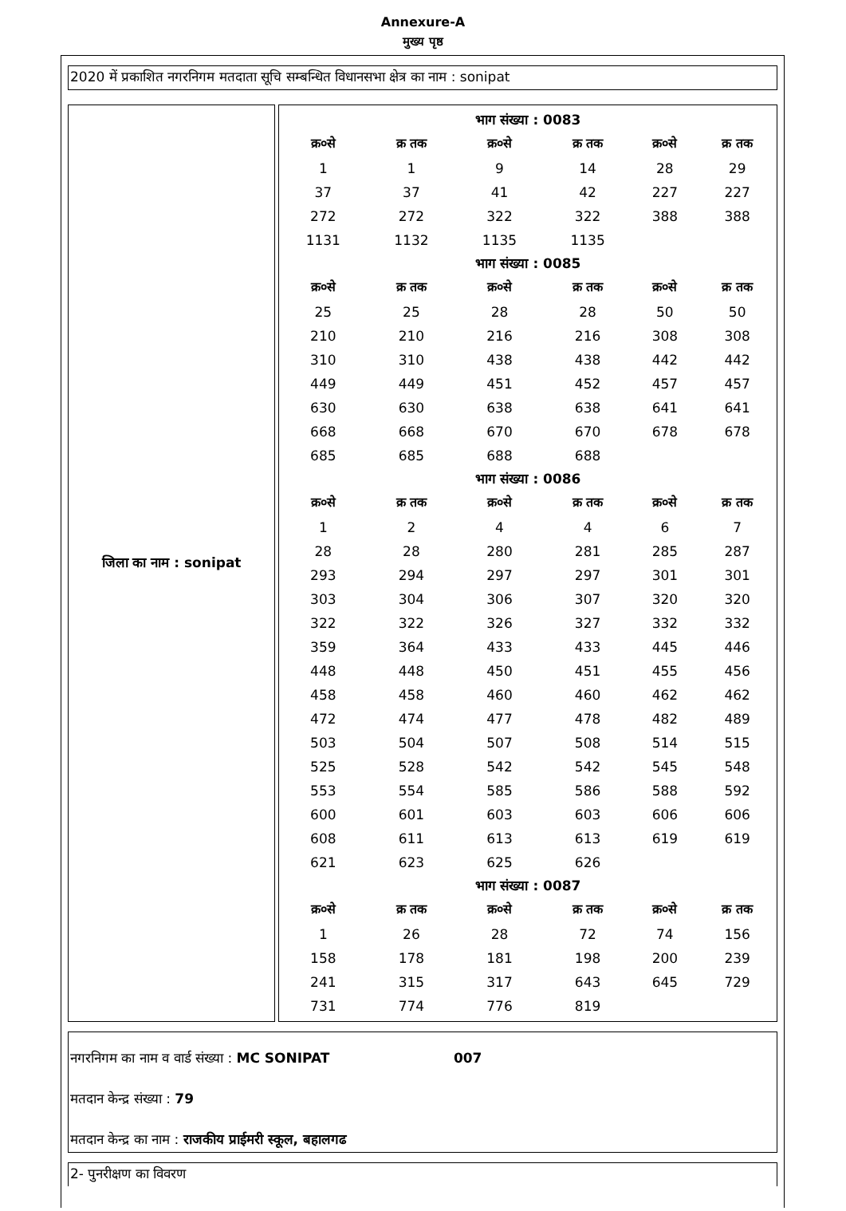Annexure-A
मुख्य पृष्ठ
2020 में प्रकाशित नगरनिगम मतदाता सूचि सम्बन्धित विधानसभा क्षेत्र का नाम : sonipat
जिला का नाम : sonipat
| भाग संख्या : 0083 | | | | | |
| क्र०से | क्र तक | क्र०से | क्र तक | क्र०से | क्र तक |
| 1 | 1 | 9 | 14 | 28 | 29 |
| 37 | 37 | 41 | 42 | 227 | 227 |
| 272 | 272 | 322 | 322 | 388 | 388 |
| 1131 | 1132 | 1135 | 1135 | | |
| भाग संख्या : 0085 | | | | | |
| क्र०से | क्र तक | क्र०से | क्र तक | क्र०से | क्र तक |
| 25 | 25 | 28 | 28 | 50 | 50 |
| 210 | 210 | 216 | 216 | 308 | 308 |
| 310 | 310 | 438 | 438 | 442 | 442 |
| 449 | 449 | 451 | 452 | 457 | 457 |
| 630 | 630 | 638 | 638 | 641 | 641 |
| 668 | 668 | 670 | 670 | 678 | 678 |
| 685 | 685 | 688 | 688 | | |
| भाग संख्या : 0086 | | | | | |
| क्र०से | क्र तक | क्र०से | क्र तक | क्र०से | क्र तक |
| 1 | 2 | 4 | 4 | 6 | 7 |
| 28 | 28 | 280 | 281 | 285 | 287 |
| 293 | 294 | 297 | 297 | 301 | 301 |
| 303 | 304 | 306 | 307 | 320 | 320 |
| 322 | 322 | 326 | 327 | 332 | 332 |
| 359 | 364 | 433 | 433 | 445 | 446 |
| 448 | 448 | 450 | 451 | 455 | 456 |
| 458 | 458 | 460 | 460 | 462 | 462 |
| 472 | 474 | 477 | 478 | 482 | 489 |
| 503 | 504 | 507 | 508 | 514 | 515 |
| 525 | 528 | 542 | 542 | 545 | 548 |
| 553 | 554 | 585 | 586 | 588 | 592 |
| 600 | 601 | 603 | 603 | 606 | 606 |
| 608 | 611 | 613 | 613 | 619 | 619 |
| 621 | 623 | 625 | 626 | | |
| भाग संख्या : 0087 | | | | | |
| क्र०से | क्र तक | क्र०से | क्र तक | क्र०से | क्र तक |
| 1 | 26 | 28 | 72 | 74 | 156 |
| 158 | 178 | 181 | 198 | 200 | 239 |
| 241 | 315 | 317 | 643 | 645 | 729 |
| 731 | 774 | 776 | 819 | | |
नगरनिगम का नाम व वार्ड संख्या : MC SONIPAT 007
मतदान केन्द्र संख्या : 79
मतदान केन्द्र का नाम : राजकीय प्राईमरी स्कूल, बहालगढ
2- पुनरीक्षण का विवरण